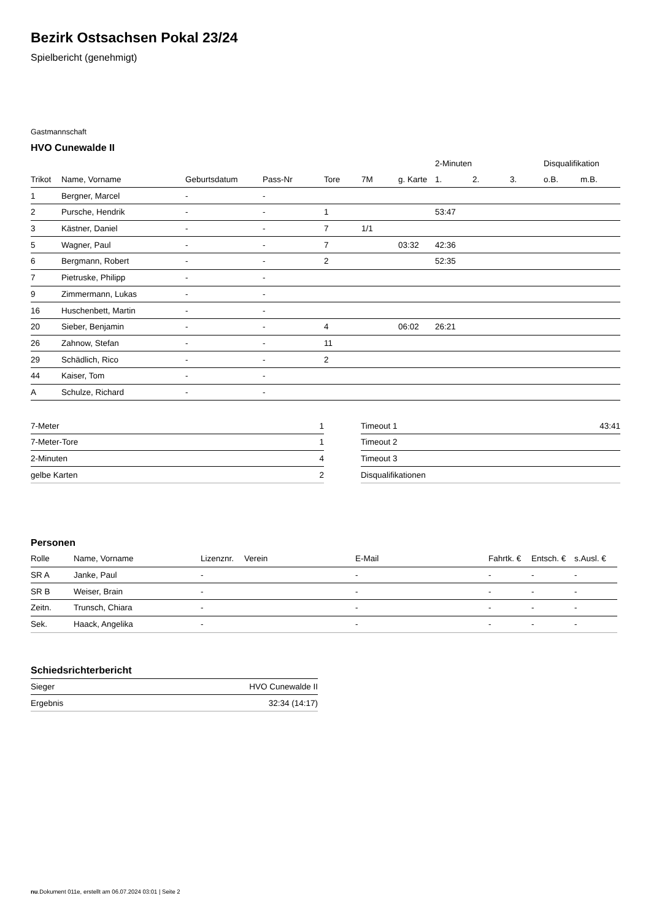Bezirk Ostsachsen Pokal 23/24
Spielbericht (genehmigt)
Gastmannschaft
HVO Cunewalde II
| | | | | | | | 2-Minuten | | | Disqualifikation | |
| --- | --- | --- | --- | --- | --- | --- | --- | --- | --- | --- | --- |
| Trikot | Name, Vorname | Geburtsdatum | Pass-Nr | Tore | 7M | g. Karte | 1. | 2. | 3. | o.B. | m.B. |
| 1 | Bergner, Marcel | - | - | | | | | | | | |
| 2 | Pursche, Hendrik | - | - | 1 | | | 53:47 | | | | |
| 3 | Kästner, Daniel | - | - | 7 | 1/1 | | | | | | |
| 5 | Wagner, Paul | - | - | 7 | | 03:32 | 42:36 | | | | |
| 6 | Bergmann, Robert | - | - | 2 | | | 52:35 | | | | |
| 7 | Pietruske, Philipp | - | - | | | | | | | | |
| 9 | Zimmermann, Lukas | - | - | | | | | | | | |
| 16 | Huschenbett, Martin | - | - | | | | | | | | |
| 20 | Sieber, Benjamin | - | - | 4 | | 06:02 | 26:21 | | | | |
| 26 | Zahnow, Stefan | - | - | 11 | | | | | | | |
| 29 | Schädlich, Rico | - | - | 2 | | | | | | | |
| 44 | Kaiser, Tom | - | - | | | | | | | | |
| A | Schulze, Richard | - | - | | | | | | | | |
| 7-Meter | 1 |
| 7-Meter-Tore | 1 |
| 2-Minuten | 4 |
| gelbe Karten | 2 |
| Timeout 1 | 43:41 |
| Timeout 2 | |
| Timeout 3 | |
| Disqualifikationen | |
Personen
| Rolle | Name, Vorname | Lizenznr. | Verein | E-Mail | Fahrtk. € | Entsch. € | s.Ausl. € |
| --- | --- | --- | --- | --- | --- | --- | --- |
| SR A | Janke, Paul | - | | - | - | - | - |
| SR B | Weiser, Brain | - | | - | - | - | - |
| Zeitn. | Trunsch, Chiara | - | | - | - | - | - |
| Sek. | Haack, Angelika | - | | - | - | - | - |
Schiedsrichterbericht
| Sieger | HVO Cunewalde II |
| Ergebnis | 32:34 (14:17) |
nu.Dokument 011e, erstellt am 06.07.2024 03:01 | Seite 2